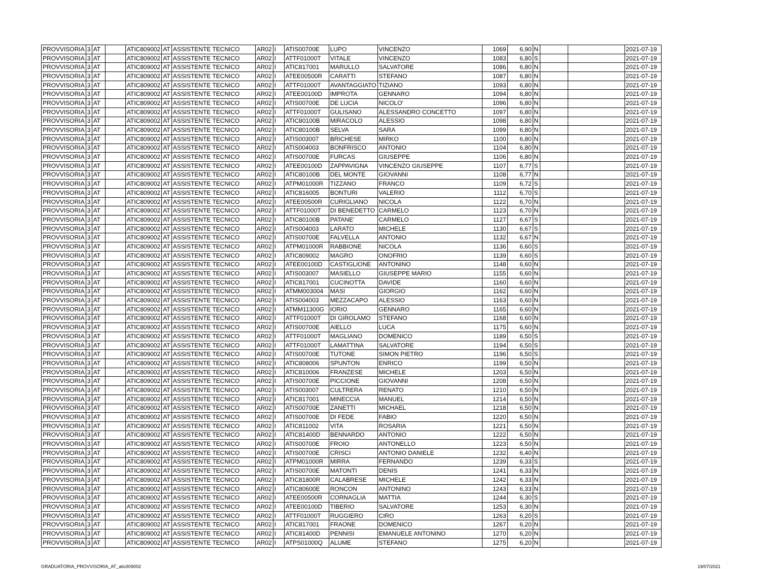| PROVVISORIA | 3 | AT | | ATIC809002 | AT | ASSISTENTE TECNICO | AR02 | I | ATIS00700E | LUPO | VINCENZO | 1069 | 6,90 | N | | | 2021-07-19 |
| PROVVISORIA | 3 | AT | | ATIC809002 | AT | ASSISTENTE TECNICO | AR02 | I | ATTF01000T | VITALE | VINCENZO | 1083 | 6,80 | S | | | 2021-07-19 |
| PROVVISORIA | 3 | AT | | ATIC809002 | AT | ASSISTENTE TECNICO | AR02 | I | ATIC817001 | MARULLO | SALVATORE | 1086 | 6,80 | N | | | 2021-07-19 |
| PROVVISORIA | 3 | AT | | ATIC809002 | AT | ASSISTENTE TECNICO | AR02 | I | ATEE00500R | CARATTI | STEFANO | 1087 | 6,80 | N | | | 2021-07-19 |
| PROVVISORIA | 3 | AT | | ATIC809002 | AT | ASSISTENTE TECNICO | AR02 | I | ATTF01000T | AVANTAGGIATO | TIZIANO | 1093 | 6,80 | N | | | 2021-07-19 |
| PROVVISORIA | 3 | AT | | ATIC809002 | AT | ASSISTENTE TECNICO | AR02 | I | ATEE00100D | IMPROTA | GENNARO | 1094 | 6,80 | N | | | 2021-07-19 |
| PROVVISORIA | 3 | AT | | ATIC809002 | AT | ASSISTENTE TECNICO | AR02 | I | ATIS00700E | DE LUCIA | NICOLO' | 1096 | 6,80 | N | | | 2021-07-19 |
| PROVVISORIA | 3 | AT | | ATIC809002 | AT | ASSISTENTE TECNICO | AR02 | I | ATTF01000T | GULISANO | ALESSANDRO CONCETTO | 1097 | 6,80 | N | | | 2021-07-19 |
| PROVVISORIA | 3 | AT | | ATIC809002 | AT | ASSISTENTE TECNICO | AR02 | I | ATIC80100B | MIRACOLO | ALESSIO | 1098 | 6,80 | N | | | 2021-07-19 |
| PROVVISORIA | 3 | AT | | ATIC809002 | AT | ASSISTENTE TECNICO | AR02 | I | ATIC80100B | SELVA | SARA | 1099 | 6,80 | N | | | 2021-07-19 |
| PROVVISORIA | 3 | AT | | ATIC809002 | AT | ASSISTENTE TECNICO | AR02 | I | ATIS003007 | BRICHESE | MIRKO | 1100 | 6,80 | N | | | 2021-07-19 |
| PROVVISORIA | 3 | AT | | ATIC809002 | AT | ASSISTENTE TECNICO | AR02 | I | ATIS004003 | BONFRISCO | ANTONIO | 1104 | 6,80 | N | | | 2021-07-19 |
| PROVVISORIA | 3 | AT | | ATIC809002 | AT | ASSISTENTE TECNICO | AR02 | I | ATIS00700E | FURCAS | GIUSEPPE | 1106 | 6,80 | N | | | 2021-07-19 |
| PROVVISORIA | 3 | AT | | ATIC809002 | AT | ASSISTENTE TECNICO | AR02 | I | ATEE00100D | ZAPPAVIGNA | VINCENZO GIUSEPPE | 1107 | 6,77 | S | | | 2021-07-19 |
| PROVVISORIA | 3 | AT | | ATIC809002 | AT | ASSISTENTE TECNICO | AR02 | I | ATIC80100B | DEL MONTE | GIOVANNI | 1108 | 6,77 | N | | | 2021-07-19 |
| PROVVISORIA | 3 | AT | | ATIC809002 | AT | ASSISTENTE TECNICO | AR02 | I | ATPM01000R | TIZZANO | FRANCO | 1109 | 6,72 | S | | | 2021-07-19 |
| PROVVISORIA | 3 | AT | | ATIC809002 | AT | ASSISTENTE TECNICO | AR02 | I | ATIC816005 | BONTURI | VALERIO | 1112 | 6,70 | S | | | 2021-07-19 |
| PROVVISORIA | 3 | AT | | ATIC809002 | AT | ASSISTENTE TECNICO | AR02 | I | ATEE00500R | CURIGLIANO | NICOLA | 1122 | 6,70 | N | | | 2021-07-19 |
| PROVVISORIA | 3 | AT | | ATIC809002 | AT | ASSISTENTE TECNICO | AR02 | I | ATTF01000T | DI BENEDETTO | CARMELO | 1123 | 6,70 | N | | | 2021-07-19 |
| PROVVISORIA | 3 | AT | | ATIC809002 | AT | ASSISTENTE TECNICO | AR02 | I | ATIC80100B | PATANE' | CARMELO | 1127 | 6,67 | S | | | 2021-07-19 |
| PROVVISORIA | 3 | AT | | ATIC809002 | AT | ASSISTENTE TECNICO | AR02 | I | ATIS004003 | LARATO | MICHELE | 1130 | 6,67 | S | | | 2021-07-19 |
| PROVVISORIA | 3 | AT | | ATIC809002 | AT | ASSISTENTE TECNICO | AR02 | I | ATIS00700E | FALVELLA | ANTONIO | 1132 | 6,67 | N | | | 2021-07-19 |
| PROVVISORIA | 3 | AT | | ATIC809002 | AT | ASSISTENTE TECNICO | AR02 | I | ATPM01000R | RABBIONE | NICOLA | 1136 | 6,60 | S | | | 2021-07-19 |
| PROVVISORIA | 3 | AT | | ATIC809002 | AT | ASSISTENTE TECNICO | AR02 | I | ATIC809002 | MAGRO | ONOFRIO | 1139 | 6,60 | S | | | 2021-07-19 |
| PROVVISORIA | 3 | AT | | ATIC809002 | AT | ASSISTENTE TECNICO | AR02 | I | ATEE00100D | CASTIGLIONE | ANTONINO | 1148 | 6,60 | N | | | 2021-07-19 |
| PROVVISORIA | 3 | AT | | ATIC809002 | AT | ASSISTENTE TECNICO | AR02 | I | ATIS003007 | MASIELLO | GIUSEPPE MARIO | 1155 | 6,60 | N | | | 2021-07-19 |
| PROVVISORIA | 3 | AT | | ATIC809002 | AT | ASSISTENTE TECNICO | AR02 | I | ATIC817001 | CUCINOTTA | DAVIDE | 1160 | 6,60 | N | | | 2021-07-19 |
| PROVVISORIA | 3 | AT | | ATIC809002 | AT | ASSISTENTE TECNICO | AR02 | I | ATMM003004 | MASI | GIORGIO | 1162 | 6,60 | N | | | 2021-07-19 |
| PROVVISORIA | 3 | AT | | ATIC809002 | AT | ASSISTENTE TECNICO | AR02 | I | ATIS004003 | MEZZACAPO | ALESSIO | 1163 | 6,60 | N | | | 2021-07-19 |
| PROVVISORIA | 3 | AT | | ATIC809002 | AT | ASSISTENTE TECNICO | AR02 | I | ATMM11300G | IORIO | GENNARO | 1165 | 6,60 | N | | | 2021-07-19 |
| PROVVISORIA | 3 | AT | | ATIC809002 | AT | ASSISTENTE TECNICO | AR02 | I | ATTF01000T | DI GIROLAMO | STEFANO | 1168 | 6,60 | N | | | 2021-07-19 |
| PROVVISORIA | 3 | AT | | ATIC809002 | AT | ASSISTENTE TECNICO | AR02 | I | ATIS00700E | AIELLO | LUCA | 1175 | 6,60 | N | | | 2021-07-19 |
| PROVVISORIA | 3 | AT | | ATIC809002 | AT | ASSISTENTE TECNICO | AR02 | I | ATTF01000T | MAGLIANO | DOMENICO | 1189 | 6,50 | S | | | 2021-07-19 |
| PROVVISORIA | 3 | AT | | ATIC809002 | AT | ASSISTENTE TECNICO | AR02 | I | ATTF01000T | LAMATTINA | SALVATORE | 1194 | 6,50 | S | | | 2021-07-19 |
| PROVVISORIA | 3 | AT | | ATIC809002 | AT | ASSISTENTE TECNICO | AR02 | I | ATIS00700E | TUTONE | SIMON PIETRO | 1196 | 6,50 | S | | | 2021-07-19 |
| PROVVISORIA | 3 | AT | | ATIC809002 | AT | ASSISTENTE TECNICO | AR02 | I | ATIC808006 | SPUNTON | ENRICO | 1199 | 6,50 | N | | | 2021-07-19 |
| PROVVISORIA | 3 | AT | | ATIC809002 | AT | ASSISTENTE TECNICO | AR02 | I | ATIC810006 | FRANZESE | MICHELE | 1203 | 6,50 | N | | | 2021-07-19 |
| PROVVISORIA | 3 | AT | | ATIC809002 | AT | ASSISTENTE TECNICO | AR02 | I | ATIS00700E | PICCIONE | GIOVANNI | 1208 | 6,50 | N | | | 2021-07-19 |
| PROVVISORIA | 3 | AT | | ATIC809002 | AT | ASSISTENTE TECNICO | AR02 | I | ATIS003007 | CULTRERA | RENATO | 1210 | 6,50 | N | | | 2021-07-19 |
| PROVVISORIA | 3 | AT | | ATIC809002 | AT | ASSISTENTE TECNICO | AR02 | I | ATIC817001 | MINECCIA | MANUEL | 1214 | 6,50 | N | | | 2021-07-19 |
| PROVVISORIA | 3 | AT | | ATIC809002 | AT | ASSISTENTE TECNICO | AR02 | I | ATIS00700E | ZANETTI | MICHAEL | 1218 | 6,50 | N | | | 2021-07-19 |
| PROVVISORIA | 3 | AT | | ATIC809002 | AT | ASSISTENTE TECNICO | AR02 | I | ATIS00700E | DI FEDE | FABIO | 1220 | 6,50 | N | | | 2021-07-19 |
| PROVVISORIA | 3 | AT | | ATIC809002 | AT | ASSISTENTE TECNICO | AR02 | I | ATIC811002 | VITA | ROSARIA | 1221 | 6,50 | N | | | 2021-07-19 |
| PROVVISORIA | 3 | AT | | ATIC809002 | AT | ASSISTENTE TECNICO | AR02 | I | ATIC81400D | BENNARDO | ANTONIO | 1222 | 6,50 | N | | | 2021-07-19 |
| PROVVISORIA | 3 | AT | | ATIC809002 | AT | ASSISTENTE TECNICO | AR02 | I | ATIS00700E | FROIO | ANTONELLO | 1223 | 6,50 | N | | | 2021-07-19 |
| PROVVISORIA | 3 | AT | | ATIC809002 | AT | ASSISTENTE TECNICO | AR02 | I | ATIS00700E | CRISCI | ANTONIO DANIELE | 1232 | 6,40 | N | | | 2021-07-19 |
| PROVVISORIA | 3 | AT | | ATIC809002 | AT | ASSISTENTE TECNICO | AR02 | I | ATPM01000R | MIRRA | FERNANDO | 1239 | 6,33 | S | | | 2021-07-19 |
| PROVVISORIA | 3 | AT | | ATIC809002 | AT | ASSISTENTE TECNICO | AR02 | I | ATIS00700E | MATONTI | DENIS | 1241 | 6,33 | N | | | 2021-07-19 |
| PROVVISORIA | 3 | AT | | ATIC809002 | AT | ASSISTENTE TECNICO | AR02 | I | ATIC81800R | CALABRESE | MICHELE | 1242 | 6,33 | N | | | 2021-07-19 |
| PROVVISORIA | 3 | AT | | ATIC809002 | AT | ASSISTENTE TECNICO | AR02 | I | ATIC80600E | RONCON | ANTONINO | 1243 | 6,33 | N | | | 2021-07-19 |
| PROVVISORIA | 3 | AT | | ATIC809002 | AT | ASSISTENTE TECNICO | AR02 | I | ATEE00500R | CORNAGLIA | MATTIA | 1244 | 6,30 | S | | | 2021-07-19 |
| PROVVISORIA | 3 | AT | | ATIC809002 | AT | ASSISTENTE TECNICO | AR02 | I | ATEE00100D | TIBERIO | SALVATORE | 1253 | 6,30 | N | | | 2021-07-19 |
| PROVVISORIA | 3 | AT | | ATIC809002 | AT | ASSISTENTE TECNICO | AR02 | I | ATTF01000T | RUGGIERO | CIRO | 1263 | 6,20 | S | | | 2021-07-19 |
| PROVVISORIA | 3 | AT | | ATIC809002 | AT | ASSISTENTE TECNICO | AR02 | I | ATIC817001 | FRAONE | DOMENICO | 1267 | 6,20 | N | | | 2021-07-19 |
| PROVVISORIA | 3 | AT | | ATIC809002 | AT | ASSISTENTE TECNICO | AR02 | I | ATIC81400D | PENNISI | EMANUELE ANTONINO | 1270 | 6,20 | N | | | 2021-07-19 |
| PROVVISORIA | 3 | AT | | ATIC809002 | AT | ASSISTENTE TECNICO | AR02 | I | ATPS01000Q | ALUME | STEFANO | 1275 | 6,20 | N | | | 2021-07-19 |
GRADUATORIA_PROVVISORIA_AT_atic809002 19/07/2021